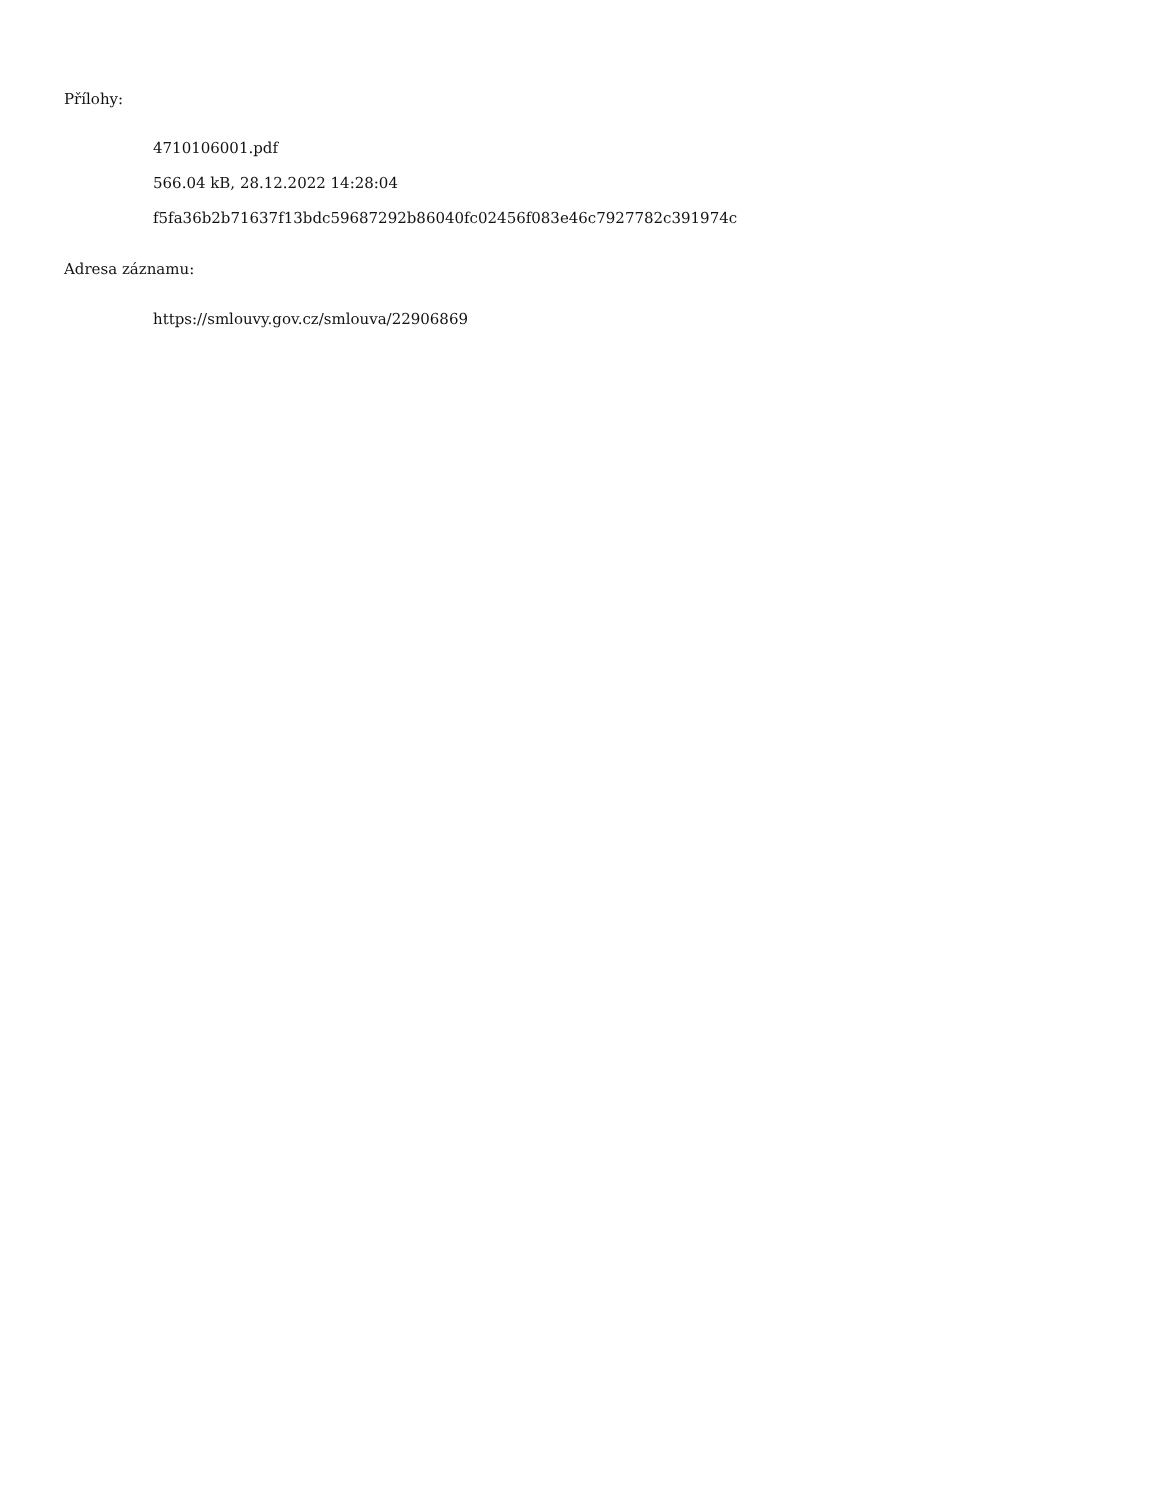Přílohy:
4710106001.pdf
566.04 kB, 28.12.2022 14:28:04
f5fa36b2b71637f13bdc59687292b86040fc02456f083e46c7927782c391974c
Adresa záznamu:
https://smlouvy.gov.cz/smlouva/22906869